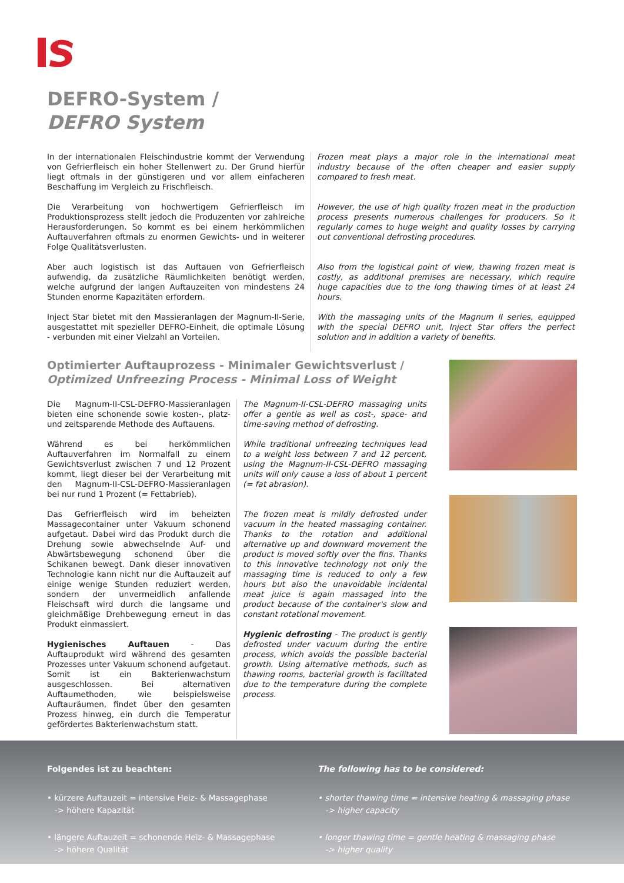DEFRO-System /
DEFRO System
In der internationalen Fleischindustrie kommt der Verwendung von Gefrierfleisch ein hoher Stellenwert zu. Der Grund hierfür liegt oftmals in der günstigeren und vor allem einfacheren Beschaffung im Vergleich zu Frischfleisch.
Die Verarbeitung von hochwertigem Gefrierfleisch im Produktionsprozess stellt jedoch die Produzenten vor zahlreiche Herausforderungen. So kommt es bei einem herkömmlichen Auftauverfahren oftmals zu enormen Gewichts- und in weiterer Folge Qualitätsverlusten.
Aber auch logistisch ist das Auftauen von Gefrierfleisch aufwendig, da zusätzliche Räumlichkeiten benötigt werden, welche aufgrund der langen Auftauzeiten von mindestens 24 Stunden enorme Kapazitäten erfordern.
Inject Star bietet mit den Massieranlagen der Magnum-II-Serie, ausgestattet mit spezieller DEFRO-Einheit, die optimale Lösung - verbunden mit einer Vielzahl an Vorteilen.
Frozen meat plays a major role in the international meat industry because of the often cheaper and easier supply compared to fresh meat.
However, the use of high quality frozen meat in the production process presents numerous challenges for producers. So it regularly comes to huge weight and quality losses by carrying out conventional defrosting procedures.
Also from the logistical point of view, thawing frozen meat is costly, as additional premises are necessary, which require huge capacities due to the long thawing times of at least 24 hours.
With the massaging units of the Magnum II series, equipped with the special DEFRO unit, Inject Star offers the perfect solution and in addition a variety of benefits.
Optimierter Auftauprozess - Minimaler Gewichtsverlust /
Optimized Unfreezing Process - Minimal Loss of Weight
Die Magnum-II-CSL-DEFRO-Massieranlagen bieten eine schonende sowie kosten-, platz- und zeitsparende Methode des Auftauens.
Während es bei herkömmlichen Auftauverfahren im Normalfall zu einem Gewichtsverlust zwischen 7 und 12 Prozent kommt, liegt dieser bei der Verarbeitung mit den Magnum-II-CSL-DEFRO-Massieranlagen bei nur rund 1 Prozent (= Fettabrieb).
Das Gefrierfleisch wird im beheizten Massagecontainer unter Vakuum schonend aufgetaut. Dabei wird das Produkt durch die Drehung sowie abwechselnde Auf- und Abwärtsbewegung schonend über die Schikanen bewegt. Dank dieser innovativen Technologie kann nicht nur die Auftauzeit auf einige wenige Stunden reduziert werden, sondern der unvermeidlich anfallende Fleischsaft wird durch die langsame und gleichmäßige Drehbewegung erneut in das Produkt einmassiert.
Hygienisches Auftauen - Das Auftauprodukt wird während des gesamten Prozesses unter Vakuum schonend aufgetaut. Somit ist ein Bakterienwachstum ausgeschlossen. Bei alternativen Auftaumethoden, wie beispielsweise Auftauräumen, findet über den gesamten Prozess hinweg, ein durch die Temperatur gefördertes Bakterienwachstum statt.
The Magnum-II-CSL-DEFRO massaging units offer a gentle as well as cost-, space- and time-saving method of defrosting.
While traditional unfreezing techniques lead to a weight loss between 7 and 12 percent, using the Magnum-II-CSL-DEFRO massaging units will only cause a loss of about 1 percent (= fat abrasion).
The frozen meat is mildly defrosted under vacuum in the heated massaging container. Thanks to the rotation and additional alternative up and downward movement the product is moved softly over the fins. Thanks to this innovative technology not only the massaging time is reduced to only a few hours but also the unavoidable incidental meat juice is again massaged into the product because of the container's slow and constant rotational movement.
Hygienic defrosting - The product is gently defrosted under vacuum during the entire process, which avoids the possible bacterial growth. Using alternative methods, such as thawing rooms, bacterial growth is facilitated due to the temperature during the complete process.
Folgendes ist zu beachten:
• kürzere Auftauzeit = intensive Heiz- & Massagephase
-> höhere Kapazität
• längere Auftauzeit = schonende Heiz- & Massagephase
-> höhere Qualität
The following has to be considered:
• shorter thawing time = intensive heating & massaging phase
-> higher capacity
• longer thawing time = gentle heating & massaging phase
-> higher quality